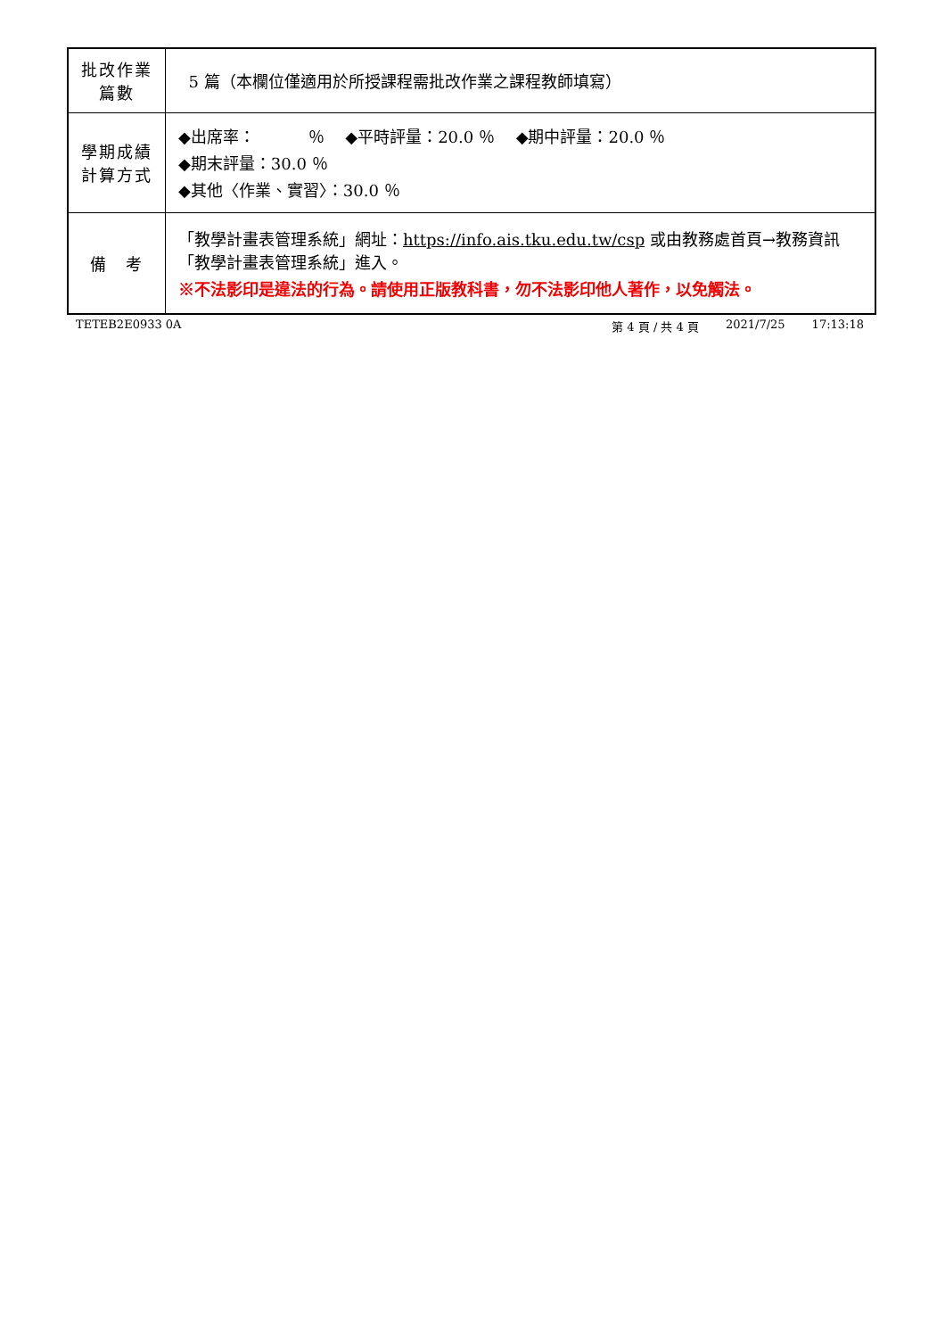| 批改作業 篇數 | 5 篇（本欄位僅適用於所授課程需批改作業之課程教師填寫） |
| 學期成績 計算方式 | ◆出席率： ％ ◆平時評量：20.0 ％ ◆期中評量：20.0 ％ ◆期末評量：30.0 ％ ◆其他〈作業、實習〉：30.0 ％ |
| 備 考 | 「教學計畫表管理系統」網址： https://info.ais.tku.edu.tw/csp 或由教務處首頁→教務資訊「教學計畫表管理系統」進入。 ※不法影印是違法的行為。請使用正版教科書，勿不法影印他人著作，以免觸法。 |
TETEB2E0933 0A 第 4 頁 / 共 4 頁 2021/7/25 17:13:18